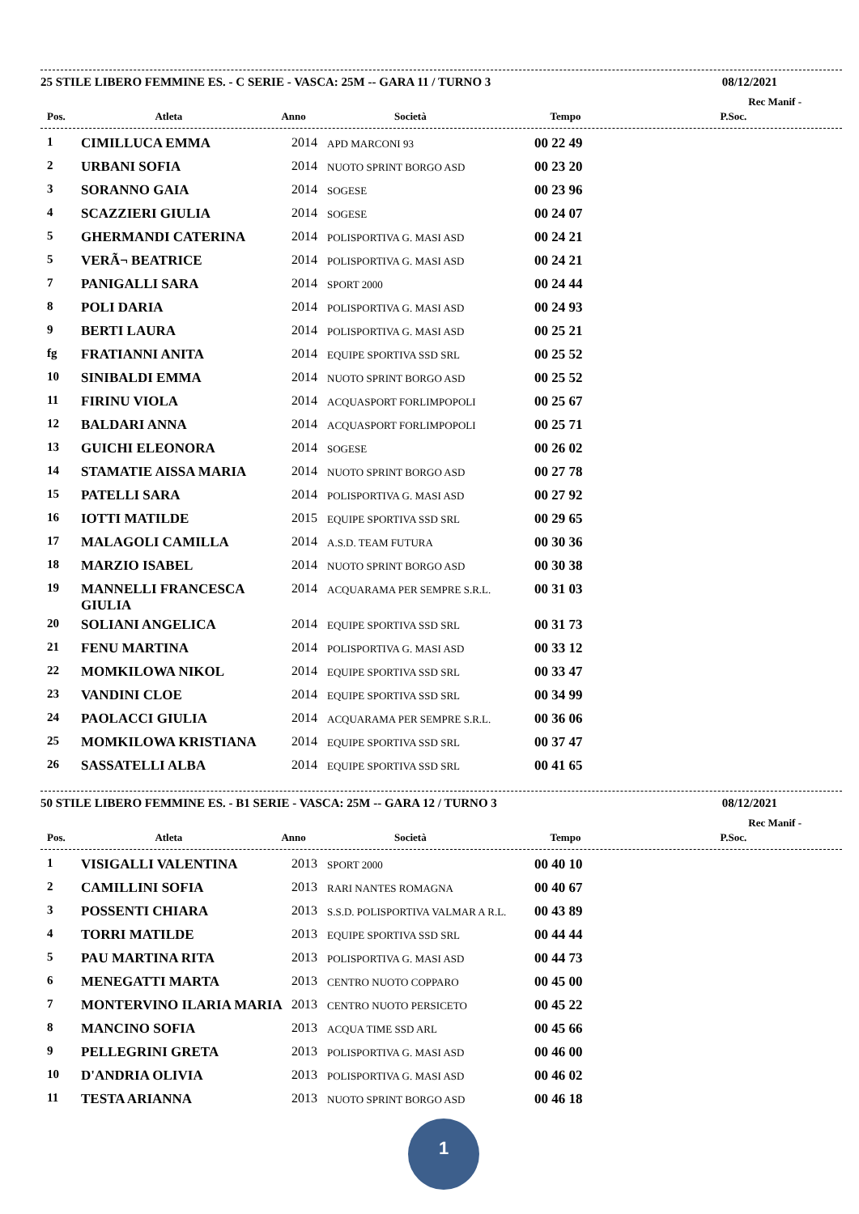25 STILE LIBERO FEMMINE ES. - C SERIE - VASCA: 25M -- GARA 11 / TURNO 3 08/12/2021
Rec Manif -
| Pos. | Atleta | Anno | Società | Tempo | P.Soc. |
| --- | --- | --- | --- | --- | --- |
| 1 | CIMILLUCA EMMA | 2014 | APD MARCONI 93 | 00 22 49 | |
| 2 | URBANI SOFIA | 2014 | NUOTO SPRINT BORGO ASD | 00 23 20 | |
| 3 | SORANNO GAIA | 2014 | SOGESE | 00 23 96 | |
| 4 | SCAZZIERI GIULIA | 2014 | SOGESE | 00 24 07 | |
| 5 | GHERMANDI CATERINA | 2014 | POLISPORTIVA G. MASI ASD | 00 24 21 | |
| 5 | VERÃ¬ BEATRICE | 2014 | POLISPORTIVA G. MASI ASD | 00 24 21 | |
| 7 | PANIGALLI SARA | 2014 | SPORT 2000 | 00 24 44 | |
| 8 | POLI DARIA | 2014 | POLISPORTIVA G. MASI ASD | 00 24 93 | |
| 9 | BERTI LAURA | 2014 | POLISPORTIVA G. MASI ASD | 00 25 21 | |
| fg | FRATIANNI ANITA | 2014 | EQUIPE SPORTIVA SSD SRL | 00 25 52 | |
| 10 | SINIBALDI EMMA | 2014 | NUOTO SPRINT BORGO ASD | 00 25 52 | |
| 11 | FIRINU VIOLA | 2014 | ACQUASPORT FORLIMPOPOLI | 00 25 67 | |
| 12 | BALDARI ANNA | 2014 | ACQUASPORT FORLIMPOPOLI | 00 25 71 | |
| 13 | GUICHI ELEONORA | 2014 | SOGESE | 00 26 02 | |
| 14 | STAMATIE AISSA MARIA | 2014 | NUOTO SPRINT BORGO ASD | 00 27 78 | |
| 15 | PATELLI SARA | 2014 | POLISPORTIVA G. MASI ASD | 00 27 92 | |
| 16 | IOTTI MATILDE | 2015 | EQUIPE SPORTIVA SSD SRL | 00 29 65 | |
| 17 | MALAGOLI CAMILLA | 2014 | A.S.D. TEAM FUTURA | 00 30 36 | |
| 18 | MARZIO ISABEL | 2014 | NUOTO SPRINT BORGO ASD | 00 30 38 | |
| 19 | MANNELLI FRANCESCA GIULIA | 2014 | ACQUARAMA PER SEMPRE S.R.L. | 00 31 03 | |
| 20 | SOLIANI ANGELICA | 2014 | EQUIPE SPORTIVA SSD SRL | 00 31 73 | |
| 21 | FENU MARTINA | 2014 | POLISPORTIVA G. MASI ASD | 00 33 12 | |
| 22 | MOMKILOWA NIKOL | 2014 | EQUIPE SPORTIVA SSD SRL | 00 33 47 | |
| 23 | VANDINI CLOE | 2014 | EQUIPE SPORTIVA SSD SRL | 00 34 99 | |
| 24 | PAOLACCI GIULIA | 2014 | ACQUARAMA PER SEMPRE S.R.L. | 00 36 06 | |
| 25 | MOMKILOWA KRISTIANA | 2014 | EQUIPE SPORTIVA SSD SRL | 00 37 47 | |
| 26 | SASSATELLI ALBA | 2014 | EQUIPE SPORTIVA SSD SRL | 00 41 65 | |
50 STILE LIBERO FEMMINE ES. - B1 SERIE - VASCA: 25M -- GARA 12 / TURNO 3 08/12/2021
Rec Manif -
| Pos. | Atleta | Anno | Società | Tempo | P.Soc. |
| --- | --- | --- | --- | --- | --- |
| 1 | VISIGALLI VALENTINA | 2013 | SPORT 2000 | 00 40 10 | |
| 2 | CAMILLINI SOFIA | 2013 | RARI NANTES ROMAGNA | 00 40 67 | |
| 3 | POSSENTI CHIARA | 2013 | S.S.D. POLISPORTIVA VALMAR A R.L. | 00 43 89 | |
| 4 | TORRI MATILDE | 2013 | EQUIPE SPORTIVA SSD SRL | 00 44 44 | |
| 5 | PAU MARTINA RITA | 2013 | POLISPORTIVA G. MASI ASD | 00 44 73 | |
| 6 | MENEGATTI MARTA | 2013 | CENTRO NUOTO COPPARO | 00 45 00 | |
| 7 | MONTERVINO ILARIA MARIA | 2013 | CENTRO NUOTO PERSICETO | 00 45 22 | |
| 8 | MANCINO SOFIA | 2013 | ACQUA TIME SSD ARL | 00 45 66 | |
| 9 | PELLEGRINI GRETA | 2013 | POLISPORTIVA G. MASI ASD | 00 46 00 | |
| 10 | D'ANDRIA OLIVIA | 2013 | POLISPORTIVA G. MASI ASD | 00 46 02 | |
| 11 | TESTA ARIANNA | 2013 | NUOTO SPRINT BORGO ASD | 00 46 18 | |
1